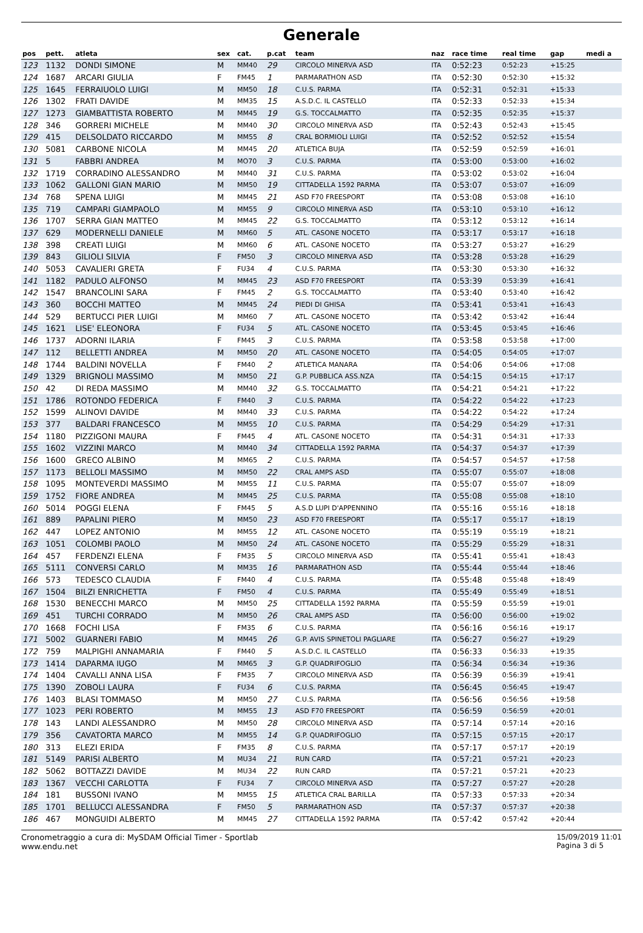Generale
| pos | pett. | atleta | sex | cat. | p.cat | team | naz | race time | real time | gap | medi a |
| --- | --- | --- | --- | --- | --- | --- | --- | --- | --- | --- | --- |
| 123 | 1132 | DONDI SIMONE | M | MM40 | 29 | CIRCOLO MINERVA ASD | ITA | 0:52:23 | 0:52:23 | +15:25 | |
| 124 | 1687 | ARCARI GIULIA | F | FM45 | 1 | PARMARATHON ASD | ITA | 0:52:30 | 0:52:30 | +15:32 | |
| 125 | 1645 | FERRAIUOLO LUIGI | M | MM50 | 18 | C.U.S. PARMA | ITA | 0:52:31 | 0:52:31 | +15:33 | |
| 126 | 1302 | FRATI DAVIDE | M | MM35 | 15 | A.S.D.C. IL CASTELLO | ITA | 0:52:33 | 0:52:33 | +15:34 | |
| 127 | 1273 | GIAMBATTISTA ROBERTO | M | MM45 | 19 | G.S. TOCCALMATTO | ITA | 0:52:35 | 0:52:35 | +15:37 | |
| 128 | 346 | GORRERI MICHELE | M | MM40 | 30 | CIRCOLO MINERVA ASD | ITA | 0:52:43 | 0:52:43 | +15:45 | |
| 129 | 415 | DELSOLDATO RICCARDO | M | MM55 | 8 | CRAL BORMIOLI LUIGI | ITA | 0:52:52 | 0:52:52 | +15:54 | |
| 130 | 5081 | CARBONE NICOLA | M | MM45 | 20 | ATLETICA BUJA | ITA | 0:52:59 | 0:52:59 | +16:01 | |
| 131 | 5 | FABBRI ANDREA | M | MO70 | 3 | C.U.S. PARMA | ITA | 0:53:00 | 0:53:00 | +16:02 | |
| 132 | 1719 | CORRADINO ALESSANDRO | M | MM40 | 31 | C.U.S. PARMA | ITA | 0:53:02 | 0:53:02 | +16:04 | |
| 133 | 1062 | GALLONI GIAN MARIO | M | MM50 | 19 | CITTADELLA 1592 PARMA | ITA | 0:53:07 | 0:53:07 | +16:09 | |
| 134 | 768 | SPENA LUIGI | M | MM45 | 21 | ASD F70 FREESPORT | ITA | 0:53:08 | 0:53:08 | +16:10 | |
| 135 | 719 | CAMPARI GIAMPAOLO | M | MM55 | 9 | CIRCOLO MINERVA ASD | ITA | 0:53:10 | 0:53:10 | +16:12 | |
| 136 | 1707 | SERRA GIAN MATTEO | M | MM45 | 22 | G.S. TOCCALMATTO | ITA | 0:53:12 | 0:53:12 | +16:14 | |
| 137 | 629 | MODERNELLI DANIELE | M | MM60 | 5 | ATL. CASONE NOCETO | ITA | 0:53:17 | 0:53:17 | +16:18 | |
| 138 | 398 | CREATI LUIGI | M | MM60 | 6 | ATL. CASONE NOCETO | ITA | 0:53:27 | 0:53:27 | +16:29 | |
| 139 | 843 | GILIOLI SILVIA | F | FM50 | 3 | CIRCOLO MINERVA ASD | ITA | 0:53:28 | 0:53:28 | +16:29 | |
| 140 | 5053 | CAVALIERI GRETA | F | FU34 | 4 | C.U.S. PARMA | ITA | 0:53:30 | 0:53:30 | +16:32 | |
| 141 | 1182 | PADULO ALFONSO | M | MM45 | 23 | ASD F70 FREESPORT | ITA | 0:53:39 | 0:53:39 | +16:41 | |
| 142 | 1547 | BRANCOLINI SARA | F | FM45 | 2 | G.S. TOCCALMATTO | ITA | 0:53:40 | 0:53:40 | +16:42 | |
| 143 | 360 | BOCCHI MATTEO | M | MM45 | 24 | PIEDI DI GHISA | ITA | 0:53:41 | 0:53:41 | +16:43 | |
| 144 | 529 | BERTUCCI PIER LUIGI | M | MM60 | 7 | ATL. CASONE NOCETO | ITA | 0:53:42 | 0:53:42 | +16:44 | |
| 145 | 1621 | LISE' ELEONORA | F | FU34 | 5 | ATL. CASONE NOCETO | ITA | 0:53:45 | 0:53:45 | +16:46 | |
| 146 | 1737 | ADORNI ILARIA | F | FM45 | 3 | C.U.S. PARMA | ITA | 0:53:58 | 0:53:58 | +17:00 | |
| 147 | 112 | BELLETTI ANDREA | M | MM50 | 20 | ATL. CASONE NOCETO | ITA | 0:54:05 | 0:54:05 | +17:07 | |
| 148 | 1744 | BALDINI NOVELLA | F | FM40 | 2 | ATLETICA MANARA | ITA | 0:54:06 | 0:54:06 | +17:08 | |
| 149 | 1329 | BRIGNOLI MASSIMO | M | MM50 | 21 | G.P. PUBBLICA ASS.NZA | ITA | 0:54:15 | 0:54:15 | +17:17 | |
| 150 | 42 | DI REDA MASSIMO | M | MM40 | 32 | G.S. TOCCALMATTO | ITA | 0:54:21 | 0:54:21 | +17:22 | |
| 151 | 1786 | ROTONDO FEDERICA | F | FM40 | 3 | C.U.S. PARMA | ITA | 0:54:22 | 0:54:22 | +17:23 | |
| 152 | 1599 | ALINOVI DAVIDE | M | MM40 | 33 | C.U.S. PARMA | ITA | 0:54:22 | 0:54:22 | +17:24 | |
| 153 | 377 | BALDARI FRANCESCO | M | MM55 | 10 | C.U.S. PARMA | ITA | 0:54:29 | 0:54:29 | +17:31 | |
| 154 | 1180 | PIZZIGONI MAURA | F | FM45 | 4 | ATL. CASONE NOCETO | ITA | 0:54:31 | 0:54:31 | +17:33 | |
| 155 | 1602 | VIZZINI MARCO | M | MM40 | 34 | CITTADELLA 1592 PARMA | ITA | 0:54:37 | 0:54:37 | +17:39 | |
| 156 | 1600 | GRECO ALBINO | M | MM65 | 2 | C.U.S. PARMA | ITA | 0:54:57 | 0:54:57 | +17:58 | |
| 157 | 1173 | BELLOLI MASSIMO | M | MM50 | 22 | CRAL AMPS ASD | ITA | 0:55:07 | 0:55:07 | +18:08 | |
| 158 | 1095 | MONTEVERDI MASSIMO | M | MM55 | 11 | C.U.S. PARMA | ITA | 0:55:07 | 0:55:07 | +18:09 | |
| 159 | 1752 | FIORE ANDREA | M | MM45 | 25 | C.U.S. PARMA | ITA | 0:55:08 | 0:55:08 | +18:10 | |
| 160 | 5014 | POGGI ELENA | F | FM45 | 5 | A.S.D LUPI D'APPENNINO | ITA | 0:55:16 | 0:55:16 | +18:18 | |
| 161 | 889 | PAPALINI PIERO | M | MM50 | 23 | ASD F70 FREESPORT | ITA | 0:55:17 | 0:55:17 | +18:19 | |
| 162 | 447 | LOPEZ ANTONIO | M | MM55 | 12 | ATL. CASONE NOCETO | ITA | 0:55:19 | 0:55:19 | +18:21 | |
| 163 | 1051 | COLOMBI PAOLO | M | MM50 | 24 | ATL. CASONE NOCETO | ITA | 0:55:29 | 0:55:29 | +18:31 | |
| 164 | 457 | FERDENZI ELENA | F | FM35 | 5 | CIRCOLO MINERVA ASD | ITA | 0:55:41 | 0:55:41 | +18:43 | |
| 165 | 5111 | CONVERSI CARLO | M | MM35 | 16 | PARMARATHON ASD | ITA | 0:55:44 | 0:55:44 | +18:46 | |
| 166 | 573 | TEDESCO CLAUDIA | F | FM40 | 4 | C.U.S. PARMA | ITA | 0:55:48 | 0:55:48 | +18:49 | |
| 167 | 1504 | BILZI ENRICHETTA | F | FM50 | 4 | C.U.S. PARMA | ITA | 0:55:49 | 0:55:49 | +18:51 | |
| 168 | 1530 | BENECCHI MARCO | M | MM50 | 25 | CITTADELLA 1592 PARMA | ITA | 0:55:59 | 0:55:59 | +19:01 | |
| 169 | 451 | TURCHI CORRADO | M | MM50 | 26 | CRAL AMPS ASD | ITA | 0:56:00 | 0:56:00 | +19:02 | |
| 170 | 1668 | FOCHI LISA | F | FM35 | 6 | C.U.S. PARMA | ITA | 0:56:16 | 0:56:16 | +19:17 | |
| 171 | 5002 | GUARNERI FABIO | M | MM45 | 26 | G.P. AVIS SPINETOLI PAGLIARE | ITA | 0:56:27 | 0:56:27 | +19:29 | |
| 172 | 759 | MALPIGHI ANNAMARIA | F | FM40 | 5 | A.S.D.C. IL CASTELLO | ITA | 0:56:33 | 0:56:33 | +19:35 | |
| 173 | 1414 | DAPARMA IUGO | M | MM65 | 3 | G.P. QUADRIFOGLIO | ITA | 0:56:34 | 0:56:34 | +19:36 | |
| 174 | 1404 | CAVALLI ANNA LISA | F | FM35 | 7 | CIRCOLO MINERVA ASD | ITA | 0:56:39 | 0:56:39 | +19:41 | |
| 175 | 1390 | ZOBOLI LAURA | F | FU34 | 6 | C.U.S. PARMA | ITA | 0:56:45 | 0:56:45 | +19:47 | |
| 176 | 1403 | BLASI TOMMASO | M | MM50 | 27 | C.U.S. PARMA | ITA | 0:56:56 | 0:56:56 | +19:58 | |
| 177 | 1023 | PERI ROBERTO | M | MM55 | 13 | ASD F70 FREESPORT | ITA | 0:56:59 | 0:56:59 | +20:01 | |
| 178 | 143 | LANDI ALESSANDRO | M | MM50 | 28 | CIRCOLO MINERVA ASD | ITA | 0:57:14 | 0:57:14 | +20:16 | |
| 179 | 356 | CAVATORTA MARCO | M | MM55 | 14 | G.P. QUADRIFOGLIO | ITA | 0:57:15 | 0:57:15 | +20:17 | |
| 180 | 313 | ELEZI ERIDA | F | FM35 | 8 | C.U.S. PARMA | ITA | 0:57:17 | 0:57:17 | +20:19 | |
| 181 | 5149 | PARISI ALBERTO | M | MU34 | 21 | RUN CARD | ITA | 0:57:21 | 0:57:21 | +20:23 | |
| 182 | 5062 | BOTTAZZI DAVIDE | M | MU34 | 22 | RUN CARD | ITA | 0:57:21 | 0:57:21 | +20:23 | |
| 183 | 1367 | VECCHI CARLOTTA | F | FU34 | 7 | CIRCOLO MINERVA ASD | ITA | 0:57:27 | 0:57:27 | +20:28 | |
| 184 | 181 | BUSSONI IVANO | M | MM55 | 15 | ATLETICA CRAL BARILLA | ITA | 0:57:33 | 0:57:33 | +20:34 | |
| 185 | 1701 | BELLUCCI ALESSANDRA | F | FM50 | 5 | PARMARATHON ASD | ITA | 0:57:37 | 0:57:37 | +20:38 | |
| 186 | 467 | MONGUIDI ALBERTO | M | MM45 | 27 | CITTADELLA 1592 PARMA | ITA | 0:57:42 | 0:57:42 | +20:44 | |
Cronometraggio a cura di: MySDAM Official Timer - Sportlab
www.endu.net
15/09/2019 11:01
Pagina 3 di 5